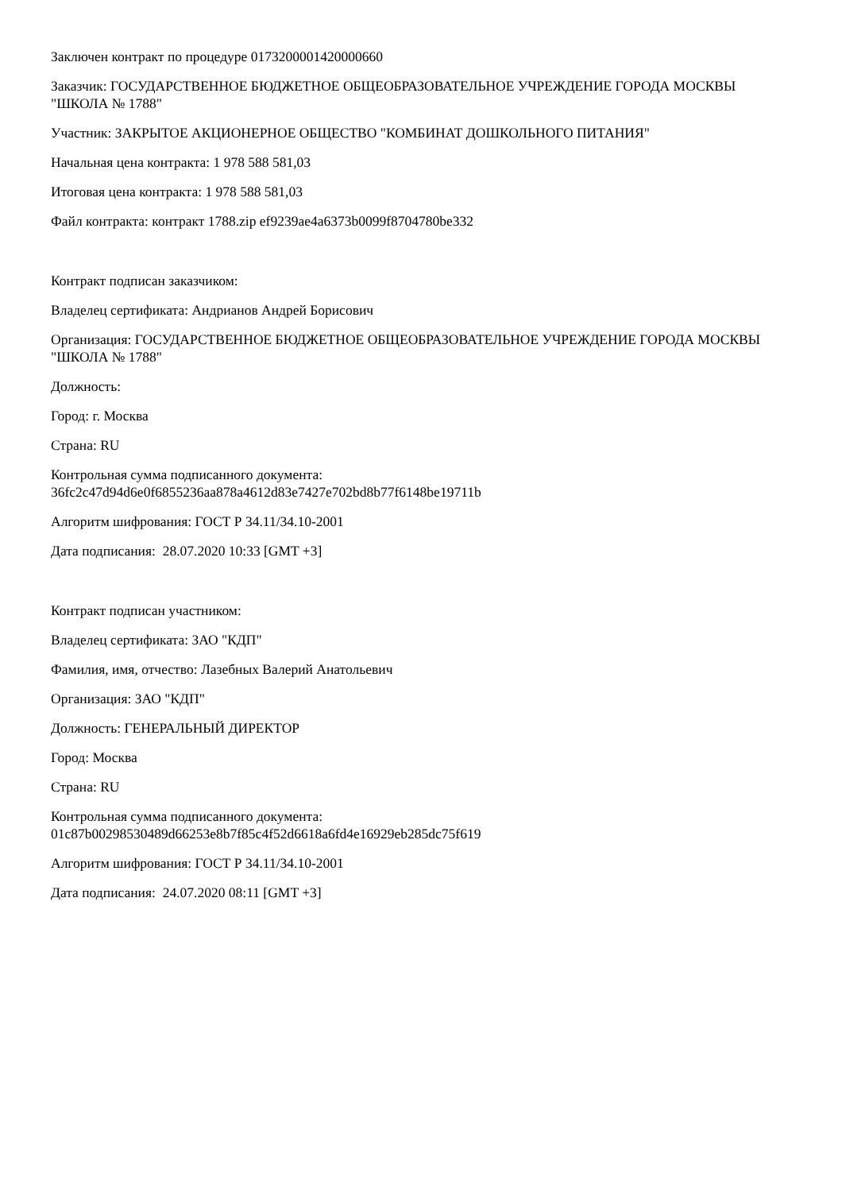Заключен контракт по процедуре 0173200001420000660
Заказчик: ГОСУДАРСТВЕННОЕ БЮДЖЕТНОЕ ОБЩЕОБРАЗОВАТЕЛЬНОЕ УЧРЕЖДЕНИЕ ГОРОДА МОСКВЫ "ШКОЛА № 1788"
Участник: ЗАКРЫТОЕ АКЦИОНЕРНОЕ ОБЩЕСТВО "КОМБИНАТ ДОШКОЛЬНОГО ПИТАНИЯ"
Начальная цена контракта: 1 978 588 581,03
Итоговая цена контракта: 1 978 588 581,03
Файл контракта: контракт 1788.zip ef9239ae4a6373b0099f8704780be332
Контракт подписан заказчиком:
Владелец сертификата: Андрианов Андрей Борисович
Организация: ГОСУДАРСТВЕННОЕ БЮДЖЕТНОЕ ОБЩЕОБРАЗОВАТЕЛЬНОЕ УЧРЕЖДЕНИЕ ГОРОДА МОСКВЫ "ШКОЛА № 1788"
Должность:
Город: г. Москва
Страна: RU
Контрольная сумма подписанного документа:
36fc2c47d94d6e0f6855236aa878a4612d83e7427e702bd8b77f6148be19711b
Алгоритм шифрования: ГОСТ Р 34.11/34.10-2001
Дата подписания: 28.07.2020 10:33 [GMT +3]
Контракт подписан участником:
Владелец сертификата: ЗАО "КДП"
Фамилия, имя, отчество: Лазебных Валерий Анатольевич
Организация: ЗАО "КДП"
Должность: ГЕНЕРАЛЬНЫЙ ДИРЕКТОР
Город: Москва
Страна: RU
Контрольная сумма подписанного документа:
01c87b00298530489d66253e8b7f85c4f52d6618a6fd4e16929eb285dc75f619
Алгоритм шифрования: ГОСТ Р 34.11/34.10-2001
Дата подписания: 24.07.2020 08:11 [GMT +3]